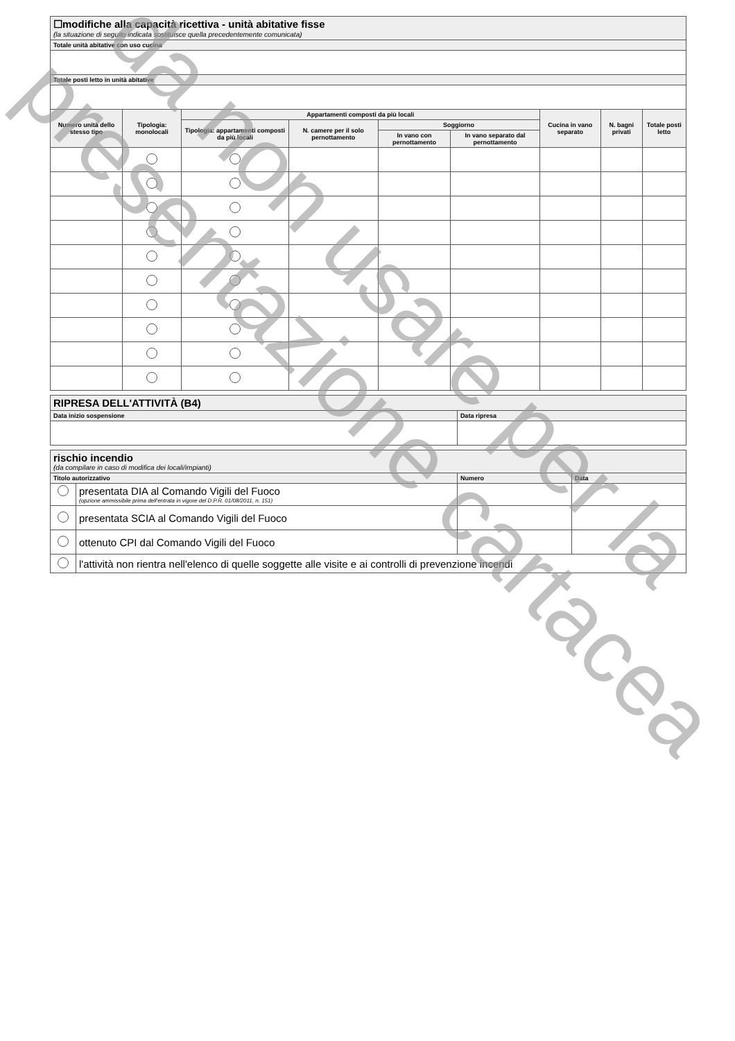| ☐modifiche alla capacità ricettiva - unità abitative fisse (la situazione di seguito indicata sostituisce quella precedentemente comunicata) | | | | | | | | |
| Totale unità abitative con uso cucina | | | | | | | | |
| Totale posti letto in unità abitative | | | | | | | | |
| Numero unità dello stesso tipo | Tipologia: monolocali | Appartamenti composti da più locali | | | | Cucina in vano separato | N. bagni privati | Totale posti letto |
| | | Tipologia: appartamenti composti da più locali | N. camere per il solo pernottamento | Soggiorno | | | | |
| | | | | In vano con pernottamento | In vano separato dal pernottamento | | | |
| RIPRESA DELL'ATTIVITÀ (B4) | |
| Data inizio sospensione | Data ripresa |
| rischio incendio (da compilare in caso di modifica dei locali/impianti) | | | |
| Titolo autorizzativo | | Numero | Data |
| | presentata DIA al Comando Vigili del Fuoco (opzione ammissibile prima dell'entrata in vigore del D.P.R. 01/08/2011, n. 151) | | |
| | presentata SCIA al Comando Vigili del Fuoco | | |
| | ottenuto CPI dal Comando Vigili del Fuoco | | |
| | l'attività non rientra nell'elenco di quelle soggette alle visite e ai controlli di prevenzione incendi | | |
da non usare per la
presentazione cartacea